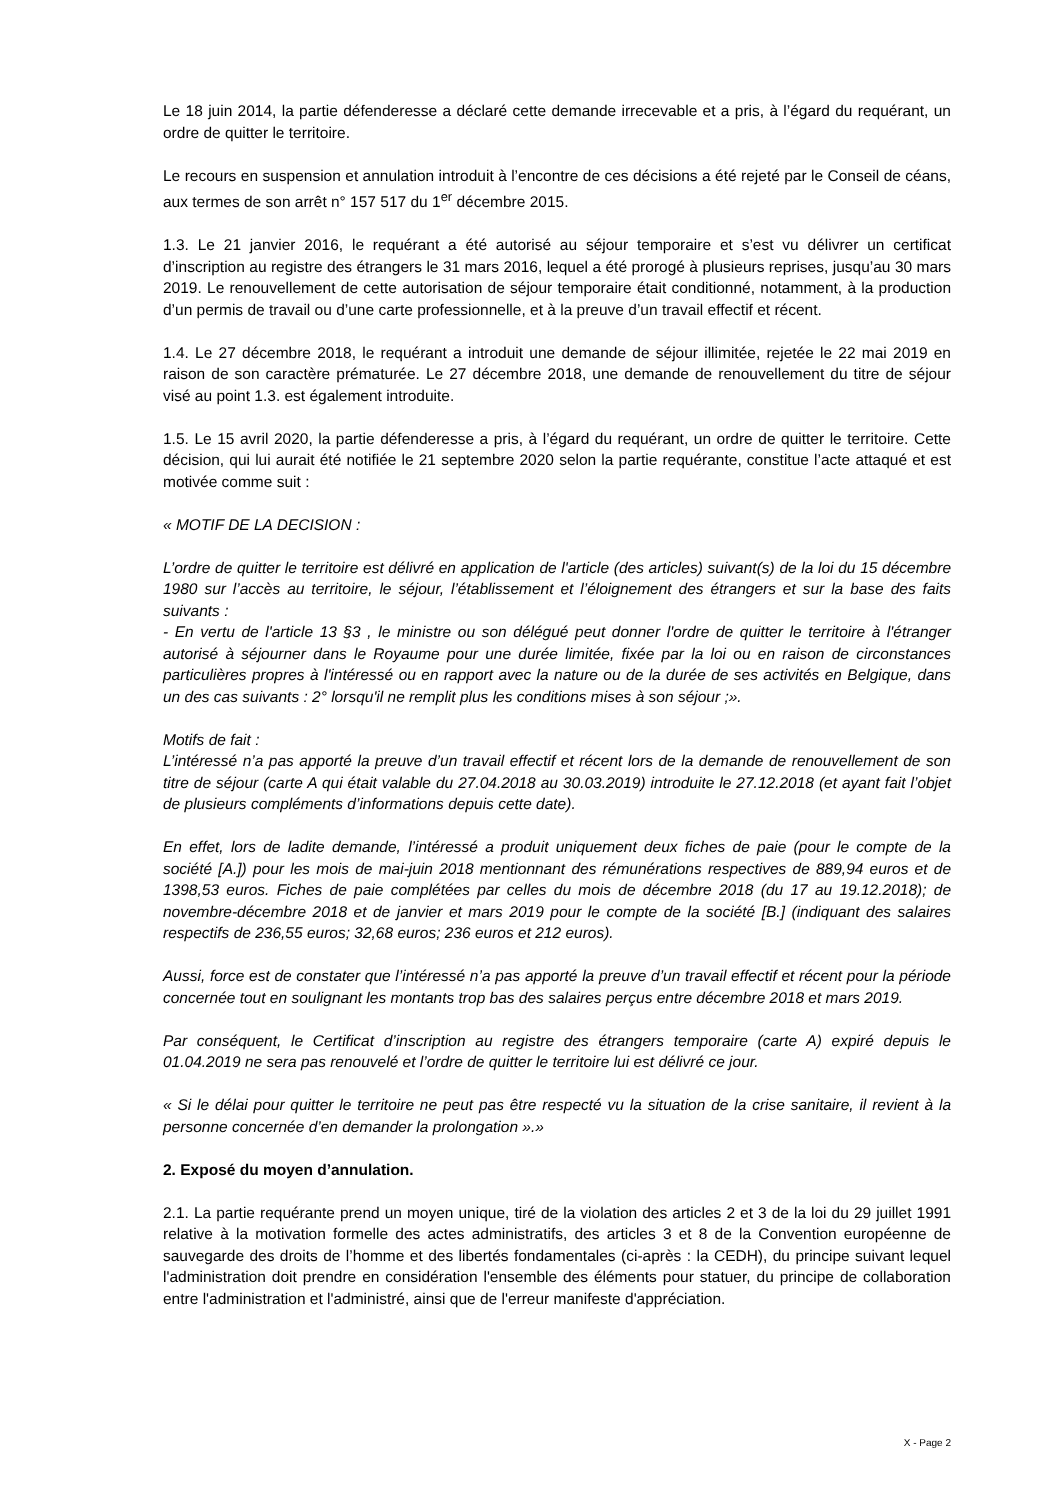Le 18 juin 2014, la partie défenderesse a déclaré cette demande irrecevable et a pris, à l’égard du requérant, un ordre de quitter le territoire.
Le recours en suspension et annulation introduit à l’encontre de ces décisions a été rejeté par le Conseil de céans, aux termes de son arrêt n° 157 517 du 1<sup>er</sup> décembre 2015.
1.3. Le 21 janvier 2016, le requérant a été autorisé au séjour temporaire et s’est vu délivrer un certificat d’inscription au registre des étrangers le 31 mars 2016, lequel a été prorogé à plusieurs reprises, jusqu’au 30 mars 2019. Le renouvellement de cette autorisation de séjour temporaire était conditionné, notamment, à la production d’un permis de travail ou d’une carte professionnelle, et à la preuve d’un travail effectif et récent.
1.4. Le 27 décembre 2018, le requérant a introduit une demande de séjour illimitée, rejetée le 22 mai 2019 en raison de son caractère prématurée. Le 27 décembre 2018, une demande de renouvellement du titre de séjour visé au point 1.3. est également introduite.
1.5. Le 15 avril 2020, la partie défenderesse a pris, à l’égard du requérant, un ordre de quitter le territoire. Cette décision, qui lui aurait été notifiée le 21 septembre 2020 selon la partie requérante, constitue l’acte attaqué et est motivée comme suit :
« MOTIF DE LA DECISION :
L’ordre de quitter le territoire est délivré en application de l'article (des articles) suivant(s) de la loi du 15 décembre 1980 sur l’accès au territoire, le séjour, l’établissement et l’éloignement des étrangers et sur la base des faits suivants :
- En vertu de l'article 13 §3 , le ministre ou son délégué peut donner l'ordre de quitter le territoire à l'étranger autorisé à séjourner dans le Royaume pour une durée limitée, fixée par la loi ou en raison de circonstances particulières propres à l'intéressé ou en rapport avec la nature ou de la durée de ses activités en Belgique, dans un des cas suivants : 2° lorsqu'il ne remplit plus les conditions mises à son séjour ;».
Motifs de fait :
L’intéressé n’a pas apporté la preuve d’un travail effectif et récent lors de la demande de renouvellement de son titre de séjour (carte A qui était valable du 27.04.2018 au 30.03.2019) introduite le 27.12.2018 (et ayant fait l’objet de plusieurs compléments d’informations depuis cette date).
En effet, lors de ladite demande, l’intéressé a produit uniquement deux fiches de paie (pour le compte de la société [A.]) pour les mois de mai-juin 2018 mentionnant des rémunérations respectives de 889,94 euros et de 1398,53 euros. Fiches de paie complétées par celles du mois de décembre 2018 (du 17 au 19.12.2018); de novembre-décembre 2018 et de janvier et mars 2019 pour le compte de la société [B.] (indiquant des salaires respectifs de 236,55 euros; 32,68 euros; 236 euros et 212 euros).
Aussi, force est de constater que l’intéressé n’a pas apporté la preuve d’un travail effectif et récent pour la période concernée tout en soulignant les montants trop bas des salaires perçus entre décembre 2018 et mars 2019.
Par conséquent, le Certificat d’inscription au registre des étrangers temporaire (carte A) expiré depuis le 01.04.2019 ne sera pas renouvelé et l’ordre de quitter le territoire lui est délivré ce jour.
« Si le délai pour quitter le territoire ne peut pas être respecté vu la situation de la crise sanitaire, il revient à la personne concernée d’en demander la prolongation ».»
2. Exposé du moyen d’annulation.
2.1. La partie requérante prend un moyen unique, tiré de la violation des articles 2 et 3 de la loi du 29 juillet 1991 relative à la motivation formelle des actes administratifs, des articles 3 et 8 de la Convention européenne de sauvegarde des droits de l’homme et des libertés fondamentales (ci-après : la CEDH), du principe suivant lequel l'administration doit prendre en considération l'ensemble des éléments pour statuer, du principe de collaboration entre l'administration et l'administré, ainsi que de l'erreur manifeste d'appréciation.
X - Page 2